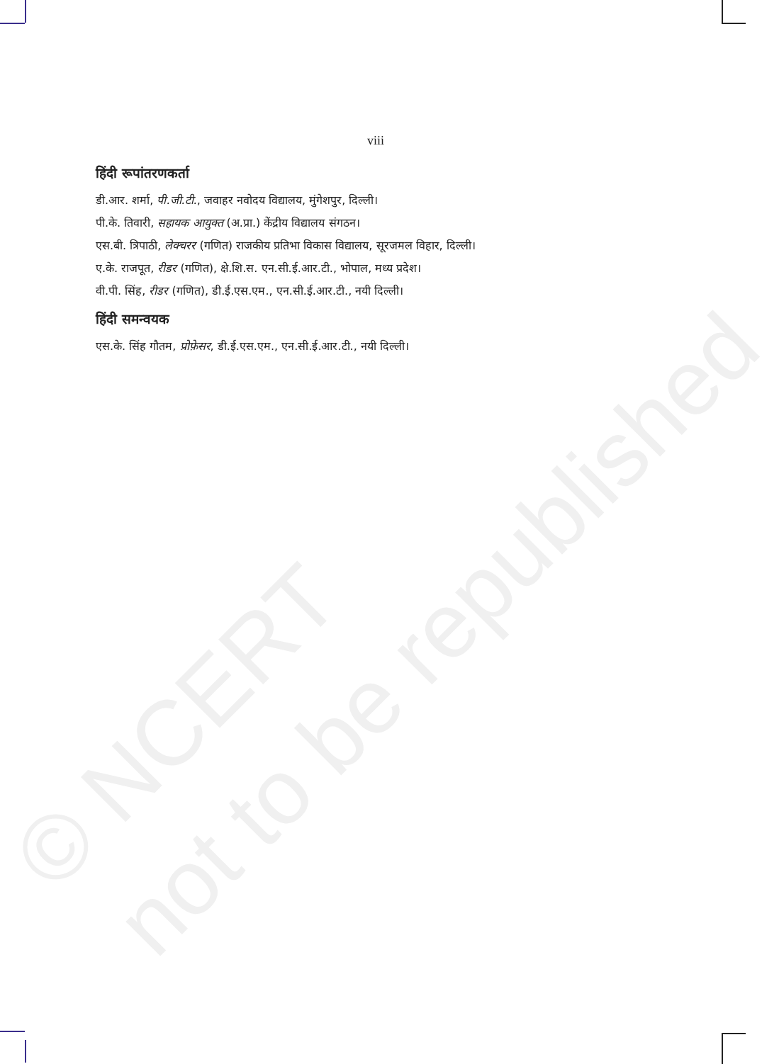© NCERT
not to be republished
viii
हिंदी रूपांतरणकर्ता
डी.आर. शर्मा, पी.जी.टी., जवाहर नवोदय विद्यालय, मुंगेशपुर, दिल्ली।
पी.के. तिवारी, सहायक आयुक्त (अ.प्रा.) केंद्रीय विद्यालय संगठन।
एस.बी. त्रिपाठी, लेक्चरर (गणित) राजकीय प्रतिभा विकास विद्यालय, सूरजमल विहार, दिल्ली।
ए.के. राजपूत, रीडर (गणित), क्षे.शि.स. एन.सी.ई.आर.टी., भोपाल, मध्य प्रदेश।
वी.पी. सिंह, रीडर (गणित), डी.ई.एस.एम., एन.सी.ई.आर.टी., नयी दिल्ली।
हिंदी समन्वयक
एस.के. सिंह गौतम, प्रोफ़ेसर, डी.ई.एस.एम., एन.सी.ई.आर.टी., नयी दिल्ली।